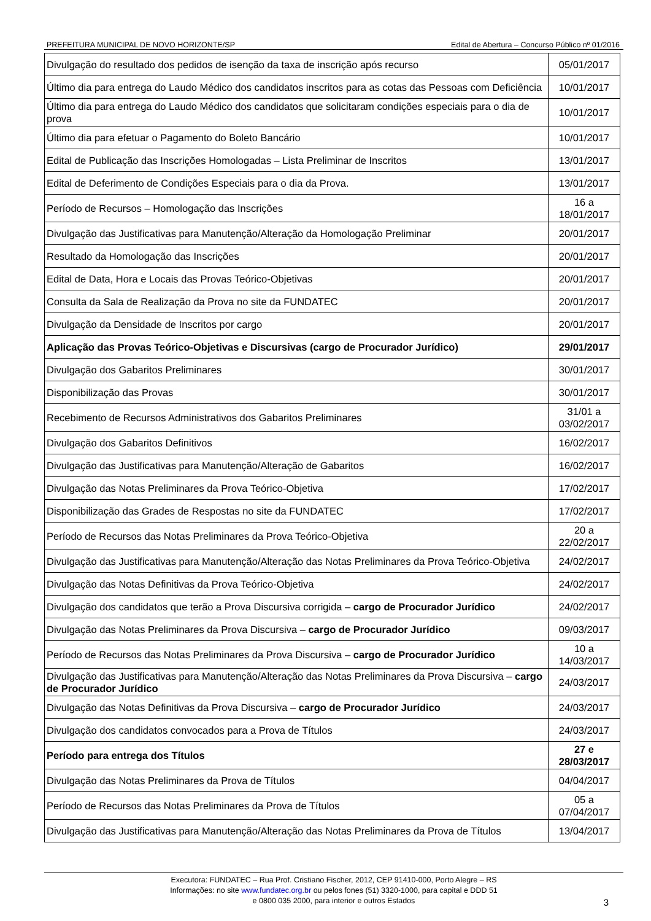PREFEITURA MUNICIPAL DE NOVO HORIZONTE/SP Edital de Abertura – Concurso Público nº 01/2016
| Divulgação do resultado dos pedidos de isenção da taxa de inscrição após recurso | 05/01/2017 |
| Último dia para entrega do Laudo Médico dos candidatos inscritos para as cotas das Pessoas com Deficiência | 10/01/2017 |
| Último dia para entrega do Laudo Médico dos candidatos que solicitaram condições especiais para o dia de prova | 10/01/2017 |
| Último dia para efetuar o Pagamento do Boleto Bancário | 10/01/2017 |
| Edital de Publicação das Inscrições Homologadas – Lista Preliminar de Inscritos | 13/01/2017 |
| Edital de Deferimento de Condições Especiais para o dia da Prova. | 13/01/2017 |
| Período de Recursos – Homologação das Inscrições | 16 a 18/01/2017 |
| Divulgação das Justificativas para Manutenção/Alteração da Homologação Preliminar | 20/01/2017 |
| Resultado da Homologação das Inscrições | 20/01/2017 |
| Edital de Data, Hora e Locais das Provas Teórico-Objetivas | 20/01/2017 |
| Consulta da Sala de Realização da Prova no site da FUNDATEC | 20/01/2017 |
| Divulgação da Densidade de Inscritos por cargo | 20/01/2017 |
| Aplicação das Provas Teórico-Objetivas e Discursivas (cargo de Procurador Jurídico) | 29/01/2017 |
| Divulgação dos Gabaritos Preliminares | 30/01/2017 |
| Disponibilização das Provas | 30/01/2017 |
| Recebimento de Recursos Administrativos dos Gabaritos Preliminares | 31/01 a 03/02/2017 |
| Divulgação dos Gabaritos Definitivos | 16/02/2017 |
| Divulgação das Justificativas para Manutenção/Alteração de Gabaritos | 16/02/2017 |
| Divulgação das Notas Preliminares da Prova Teórico-Objetiva | 17/02/2017 |
| Disponibilização das Grades de Respostas no site da FUNDATEC | 17/02/2017 |
| Período de Recursos das Notas Preliminares da Prova Teórico-Objetiva | 20 a 22/02/2017 |
| Divulgação das Justificativas para Manutenção/Alteração das Notas Preliminares da Prova Teórico-Objetiva | 24/02/2017 |
| Divulgação das Notas Definitivas da Prova Teórico-Objetiva | 24/02/2017 |
| Divulgação dos candidatos que terão a Prova Discursiva corrigida – cargo de Procurador Jurídico | 24/02/2017 |
| Divulgação das Notas Preliminares da Prova Discursiva – cargo de Procurador Jurídico | 09/03/2017 |
| Período de Recursos das Notas Preliminares da Prova Discursiva – cargo de Procurador Jurídico | 10 a 14/03/2017 |
| Divulgação das Justificativas para Manutenção/Alteração das Notas Preliminares da Prova Discursiva – cargo de Procurador Jurídico | 24/03/2017 |
| Divulgação das Notas Definitivas da Prova Discursiva – cargo de Procurador Jurídico | 24/03/2017 |
| Divulgação dos candidatos convocados para a Prova de Títulos | 24/03/2017 |
| Período para entrega dos Títulos | 27 e 28/03/2017 |
| Divulgação das Notas Preliminares da Prova de Títulos | 04/04/2017 |
| Período de Recursos das Notas Preliminares da Prova de Títulos | 05 a 07/04/2017 |
| Divulgação das Justificativas para Manutenção/Alteração das Notas Preliminares da Prova de Títulos | 13/04/2017 |
Executora: FUNDATEC – Rua Prof. Cristiano Fischer, 2012, CEP 91410-000, Porto Alegre – RS
Informações: no site www.fundatec.org.br ou pelos fones (51) 3320-1000, para capital e DDD 51
e 0800 035 2000, para interior e outros Estados
3